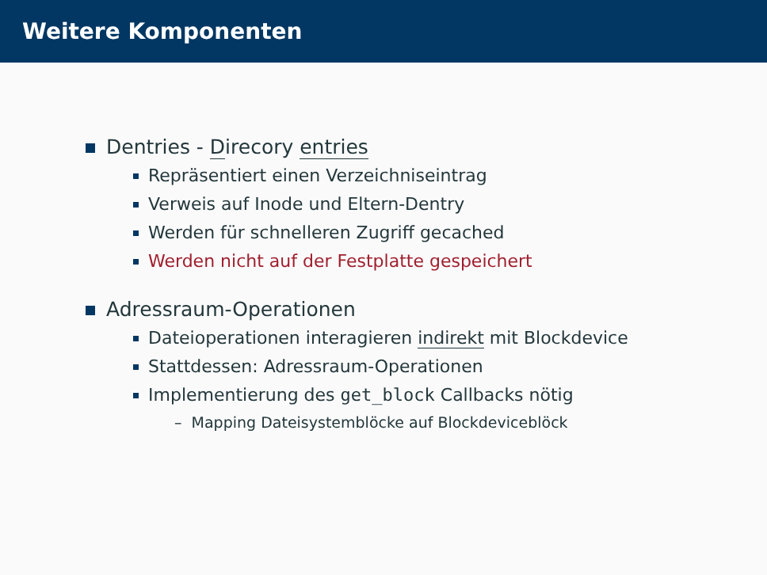Weitere Komponenten
Dentries - Direcory entries
Repräsentiert einen Verzeichniseintrag
Verweis auf Inode und Eltern-Dentry
Werden für schnelleren Zugriff gecached
Werden nicht auf der Festplatte gespeichert
Adressraum-Operationen
Dateioperationen interagieren indirekt mit Blockdevice
Stattdessen: Adressraum-Operationen
Implementierung des get_block Callbacks nötig
– Mapping Dateisystemblöcke auf Blockdeviceblöck